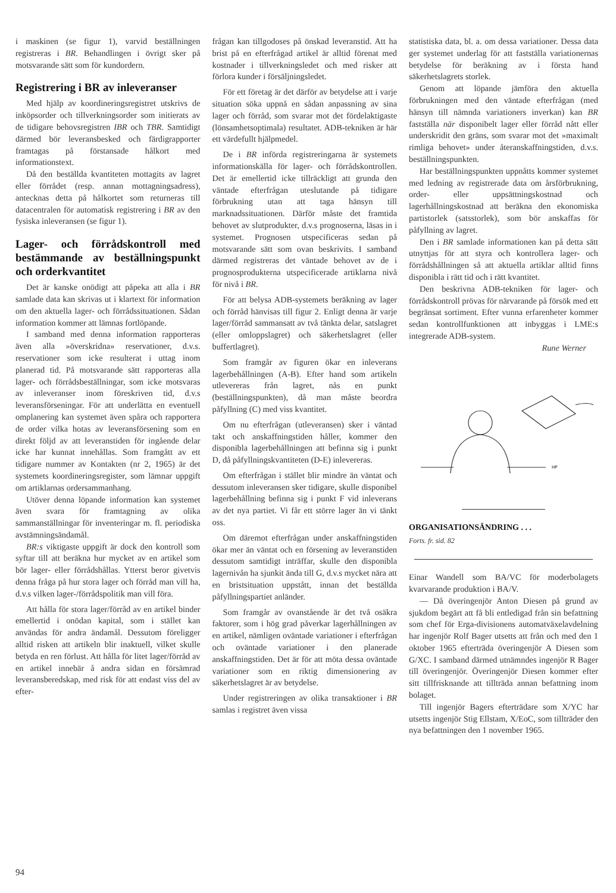i maskinen (se figur 1), varvid beställningen registreras i BR. Behandlingen i övrigt sker på motsvarande sätt som för kundordern.
Registrering i BR av inleveranser
Med hjälp av koordineringsregistret utskrivs de inköpsorder och tillverkningsorder som initierats av de tidigare behovsregistren IBR och TBR. Samtidigt därmed bör leveransbesked och färdigrapporter framtagas på förstansade hålkort med informationstext.
Då den beställda kvantiteten mottagits av lagret eller förrådet (resp. annan mottagningsadress), antecknas detta på hålkortet som returneras till datacentralen för automatisk registrering i BR av den fysiska inleveransen (se figur 1).
Lager- och förrådskontroll med bestämmande av beställningspunkt och orderkvantitet
Det är kanske onödigt att påpeka att alla i BR samlade data kan skrivas ut i klartext för information om den aktuella lager- och förrådssituationen. Sådan information kommer att lämnas fortlöpande.
I samband med denna information rapporteras även alla »överskridna» reservationer, d.v.s. reservationer som icke resulterat i uttag inom planerad tid. På motsvarande sätt rapporteras alla lager- och förrådsbeställningar, som icke motsvaras av inleveranser inom föreskriven tid, d.v.s leveransförseningar. För att underlätta en eventuell omplanering kan systemet även spåra och rapportera de order vilka hotas av leveransförsening som en direkt följd av att leveranstiden för ingående delar icke har kunnat innehållas. Som framgått av ett tidigare nummer av Kontakten (nr 2, 1965) är det systemets koordineringsregister, som lämnar uppgift om artiklarnas ordersammanhang.
Utöver denna löpande information kan systemet även svara för framtagning av olika sammanställningar för inventeringar m. fl. periodiska avstämningsändamål.
BR:s viktigaste uppgift är dock den kontroll som syftar till att beräkna hur mycket av en artikel som bör lager- eller förrådshållas. Ytterst beror givetvis denna fråga på hur stora lager och förråd man vill ha, d.v.s vilken lager-/förrådspolitik man vill föra.
Att hålla för stora lager/förråd av en artikel binder emellertid i onödan kapital, som i stället kan användas för andra ändamål. Dessutom föreligger alltid risken att artikeln blir inaktuell, vilket skulle betyda en ren förlust. Att hålla för litet lager/förråd av en artikel innebär å andra sidan en försämrad leveransberedskap, med risk för att endast viss del av efter-
frågan kan tillgodoses på önskad leveranstid. Att ha brist på en efterfrågad artikel är alltid förenat med kostnader i tillverkningsledet och med risker att förlora kunder i försäljningsledet.
För ett företag är det därför av betydelse att i varje situation söka uppnå en sådan anpassning av sina lager och förråd, som svarar mot det fördelaktigaste (lönsamhetsoptimala) resultatet. ADB-tekniken är här ett värdefullt hjälpmedel.
De i BR införda registreringarna är systemets informationskälla för lager- och förrådskontrollen. Det är emellertid icke tillräckligt att grunda den väntade efterfrågan uteslutande på tidigare förbrukning utan att taga hänsyn till marknadssituationen. Därför måste det framtida behovet av slutprodukter, d.v.s prognoserna, läsas in i systemet. Prognosen utspecificeras sedan på motsvarande sätt som ovan beskrivits. I samband därmed registreras det väntade behovet av de i prognosprodukterna utspecificerade artiklarna nivå för nivå i BR.
För att belysa ADB-systemets beräkning av lager och förråd hänvisas till figur 2. Enligt denna är varje lager/förråd sammansatt av två tänkta delar, satslagret (eller omloppslagret) och säkerhetslagret (eller buffertlagret).
Som framgår av figuren ökar en inleverans lagerbehållningen (A-B). Efter hand som artikeln utlevereras från lagret, nås en punkt (beställningspunkten), då man måste beordra påfyllning (C) med viss kvantitet.
Om nu efterfrågan (utleveransen) sker i väntad takt och anskaffningstiden håller, kommer den disponibla lagerbehållningen att befinna sig i punkt D, då påfyllningskvantiteten (D-E) inlevereras.
Om efterfrågan i stället blir mindre än väntat och dessutom inleveransen sker tidigare, skulle disponibel lagerbehållning befinna sig i punkt F vid inleverans av det nya partiet. Vi får ett större lager än vi tänkt oss.
Om däremot efterfrågan under anskaffningstiden ökar mer än väntat och en försening av leveranstiden dessutom samtidigt inträffar, skulle den disponibla lagernivån ha sjunkit ända till G, d.v.s mycket nära att en bristsituation uppstått, innan det beställda påfyllningspartiet anländer.
Som framgår av ovanstående är det två osäkra faktorer, som i hög grad påverkar lagerhållningen av en artikel, nämligen oväntade variationer i efterfrågan och oväntade variationer i den planerade anskaffningstiden. Det är för att möta dessa oväntade variationer som en riktig dimensionering av säkerhetslagret är av betydelse.
Under registreringen av olika transaktioner i BR samlas i registret även vissa
statistiska data, bl. a. om dessa variationer. Dessa data ger systemet underlag för att fastställa variationernas betydelse för beräkning av i första hand säkerhetslagrets storlek.
Genom att löpande jämföra den aktuella förbrukningen med den väntade efterfrågan (med hänsyn till nämnda variationers inverkan) kan BR fastställa när disponibelt lager eller förråd nått eller underskridit den gräns, som svarar mot det »maximalt rimliga behovet» under återanskaffningstiden, d.v.s. beställningspunkten.
Har beställningspunkten uppnåtts kommer systemet med ledning av registrerade data om årsförbrukning, order- eller uppsättningskostnad och lagerhållningskostnad att beräkna den ekonomiska partistorlek (satsstorlek), som bör anskaffas för påfyllning av lagret.
Den i BR samlade informationen kan på detta sätt utnyttjas för att styra och kontrollera lager- och förrådshållningen så att aktuella artiklar alltid finns disponibla i rätt tid och i rätt kvantitet.
Den beskrivna ADB-tekniken för lager- och förrådskontroll prövas för närvarande på försök med ett begränsat sortiment. Efter vunna erfarenheter kommer sedan kontrollfunktionen att inbyggas i LME:s integrerade ADB-system.
Rune Werner
HP
ORGANISATIONSÄNDRING . . .
Forts. fr. sid. 82
Einar Wandell som BA/VC för moderbolagets kvarvarande produktion i BA/V.
— Då överingenjör Anton Diesen på grund av sjukdom begärt att få bli entledigad från sin befattning som chef för Erga-divisionens automatväxelavdelning har ingenjör Rolf Bager utsetts att från och med den 1 oktober 1965 efterträda överingenjör A Diesen som G/XC. I samband därmed utnämndes ingenjör R Bager till överingenjör. Överingenjör Diesen kommer efter sitt tillfrisknande att tillträda annan befattning inom bolaget.
Till ingenjör Bagers efterträdare som X/YC har utsetts ingenjör Stig Ellstam, X/EoC, som tillträder den nya befattningen den 1 november 1965.
94